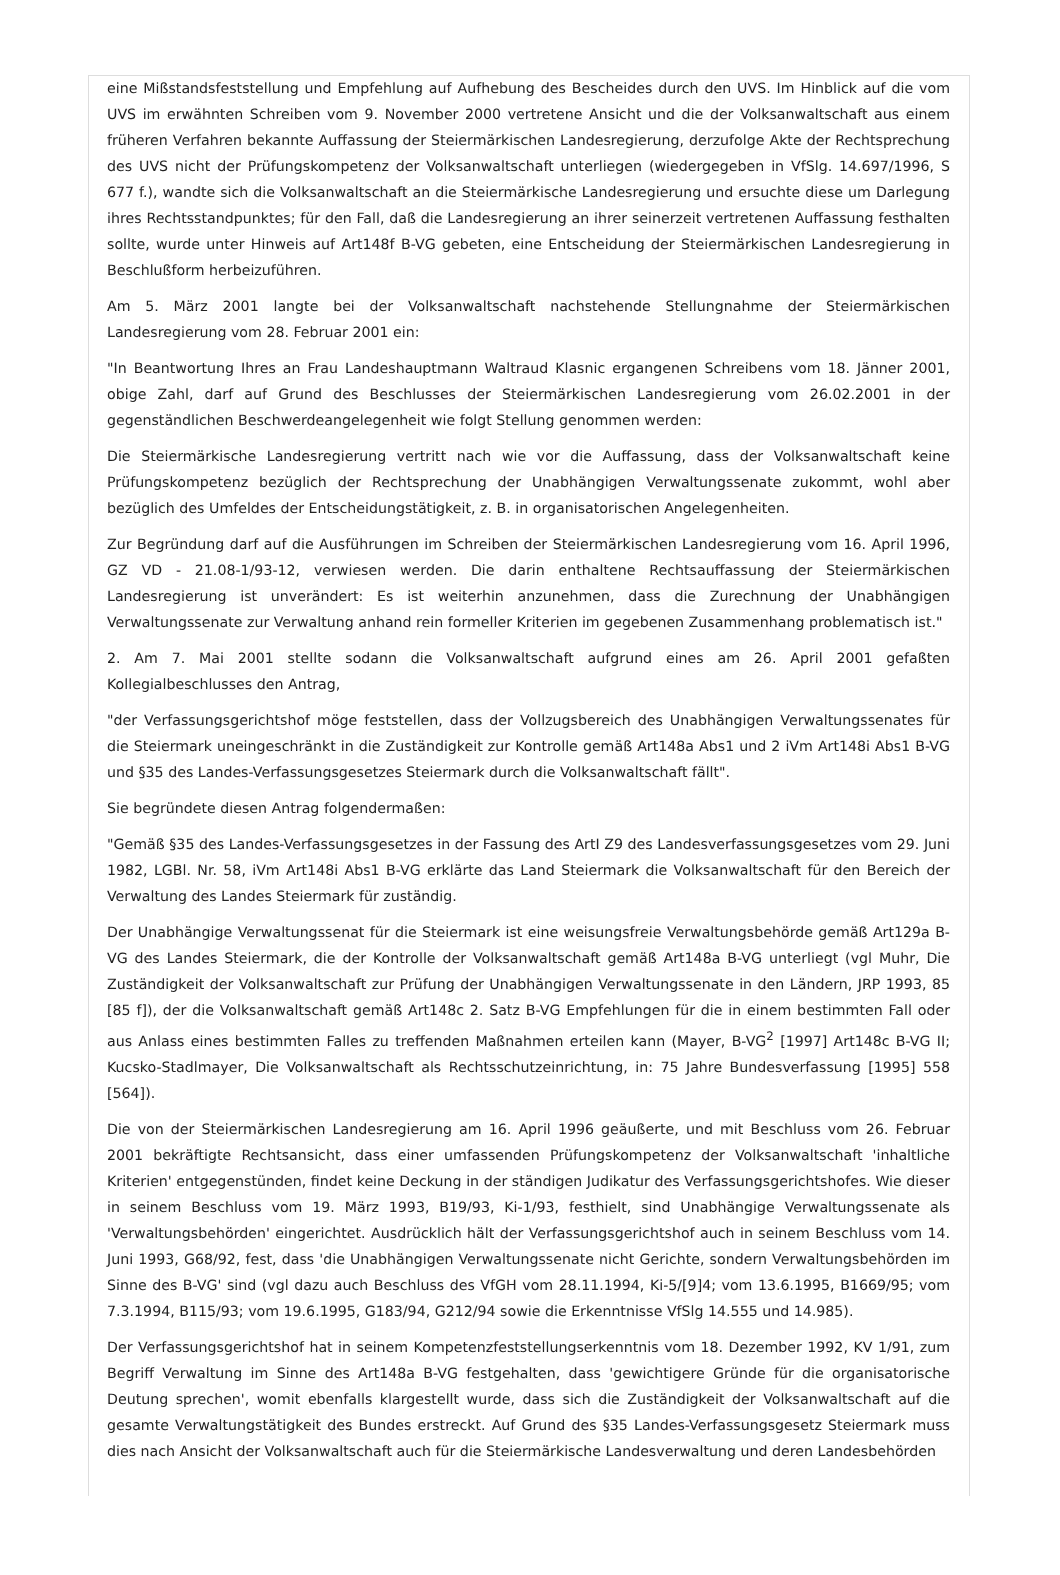eine Mißstandsfeststellung und Empfehlung auf Aufhebung des Bescheides durch den UVS. Im Hinblick auf die vom UVS im erwähnten Schreiben vom 9. November 2000 vertretene Ansicht und die der Volksanwaltschaft aus einem früheren Verfahren bekannte Auffassung der Steiermärkischen Landesregierung, derzufolge Akte der Rechtsprechung des UVS nicht der Prüfungskompetenz der Volksanwaltschaft unterliegen (wiedergegeben in VfSlg. 14.697/1996, S 677 f.), wandte sich die Volksanwaltschaft an die Steiermärkische Landesregierung und ersuchte diese um Darlegung ihres Rechtsstandpunktes; für den Fall, daß die Landesregierung an ihrer seinerzeit vertretenen Auffassung festhalten sollte, wurde unter Hinweis auf Art148f B-VG gebeten, eine Entscheidung der Steiermärkischen Landesregierung in Beschlußform herbeizuführen.
Am 5. März 2001 langte bei der Volksanwaltschaft nachstehende Stellungnahme der Steiermärkischen Landesregierung vom 28. Februar 2001 ein:
"In Beantwortung Ihres an Frau Landeshauptmann Waltraud Klasnic ergangenen Schreibens vom 18. Jänner 2001, obige Zahl, darf auf Grund des Beschlusses der Steiermärkischen Landesregierung vom 26.02.2001 in der gegenständlichen Beschwerdeangelegenheit wie folgt Stellung genommen werden:
Die Steiermärkische Landesregierung vertritt nach wie vor die Auffassung, dass der Volksanwaltschaft keine Prüfungskompetenz bezüglich der Rechtsprechung der Unabhängigen Verwaltungssenate zukommt, wohl aber bezüglich des Umfeldes der Entscheidungstätigkeit, z. B. in organisatorischen Angelegenheiten.
Zur Begründung darf auf die Ausführungen im Schreiben der Steiermärkischen Landesregierung vom 16. April 1996, GZ VD - 21.08-1/93-12, verwiesen werden. Die darin enthaltene Rechtsauffassung der Steiermärkischen Landesregierung ist unverändert: Es ist weiterhin anzunehmen, dass die Zurechnung der Unabhängigen Verwaltungssenate zur Verwaltung anhand rein formeller Kriterien im gegebenen Zusammenhang problematisch ist."
2. Am 7. Mai 2001 stellte sodann die Volksanwaltschaft aufgrund eines am 26. April 2001 gefaßten Kollegialbeschlusses den Antrag,
"der Verfassungsgerichtshof möge feststellen, dass der Vollzugsbereich des Unabhängigen Verwaltungssenates für die Steiermark uneingeschränkt in die Zuständigkeit zur Kontrolle gemäß Art148a Abs1 und 2 iVm Art148i Abs1 B-VG und §35 des Landes-Verfassungsgesetzes Steiermark durch die Volksanwaltschaft fällt".
Sie begründete diesen Antrag folgendermaßen:
"Gemäß §35 des Landes-Verfassungsgesetzes in der Fassung des ArtI Z9 des Landesverfassungsgesetzes vom 29. Juni 1982, LGBl. Nr. 58, iVm Art148i Abs1 B-VG erklärte das Land Steiermark die Volksanwaltschaft für den Bereich der Verwaltung des Landes Steiermark für zuständig.
Der Unabhängige Verwaltungssenat für die Steiermark ist eine weisungsfreie Verwaltungsbehörde gemäß Art129a B-VG des Landes Steiermark, die der Kontrolle der Volksanwaltschaft gemäß Art148a B-VG unterliegt (vgl Muhr, Die Zuständigkeit der Volksanwaltschaft zur Prüfung der Unabhängigen Verwaltungssenate in den Ländern, JRP 1993, 85 [85 f]), der die Volksanwaltschaft gemäß Art148c 2. Satz B-VG Empfehlungen für die in einem bestimmten Fall oder aus Anlass eines bestimmten Falles zu treffenden Maßnahmen erteilen kann (Mayer, B-VG<sup>2</sup> [1997] Art148c B-VG II; Kucsko-Stadlmayer, Die Volksanwaltschaft als Rechtsschutzeinrichtung, in: 75 Jahre Bundesverfassung [1995] 558 [564]).
Die von der Steiermärkischen Landesregierung am 16. April 1996 geäußerte, und mit Beschluss vom 26. Februar 2001 bekräftigte Rechtsansicht, dass einer umfassenden Prüfungskompetenz der Volksanwaltschaft 'inhaltliche Kriterien' entgegenstünden, findet keine Deckung in der ständigen Judikatur des Verfassungsgerichtshofes. Wie dieser in seinem Beschluss vom 19. März 1993, B19/93, Ki-1/93, festhielt, sind Unabhängige Verwaltungssenate als 'Verwaltungsbehörden' eingerichtet. Ausdrücklich hält der Verfassungsgerichtshof auch in seinem Beschluss vom 14. Juni 1993, G68/92, fest, dass 'die Unabhängigen Verwaltungssenate nicht Gerichte, sondern Verwaltungsbehörden im Sinne des B-VG' sind (vgl dazu auch Beschluss des VfGH vom 28.11.1994, Ki-5/[9]4; vom 13.6.1995, B1669/95; vom 7.3.1994, B115/93; vom 19.6.1995, G183/94, G212/94 sowie die Erkenntnisse VfSlg 14.555 und 14.985).
Der Verfassungsgerichtshof hat in seinem Kompetenzfeststellungserkenntnis vom 18. Dezember 1992, KV 1/91, zum Begriff Verwaltung im Sinne des Art148a B-VG festgehalten, dass 'gewichtigere Gründe für die organisatorische Deutung sprechen', womit ebenfalls klargestellt wurde, dass sich die Zuständigkeit der Volksanwaltschaft auf die gesamte Verwaltungstätigkeit des Bundes erstreckt. Auf Grund des §35 Landes-Verfassungsgesetz Steiermark muss dies nach Ansicht der Volksanwaltschaft auch für die Steiermärkische Landesverwaltung und deren Landesbehörden